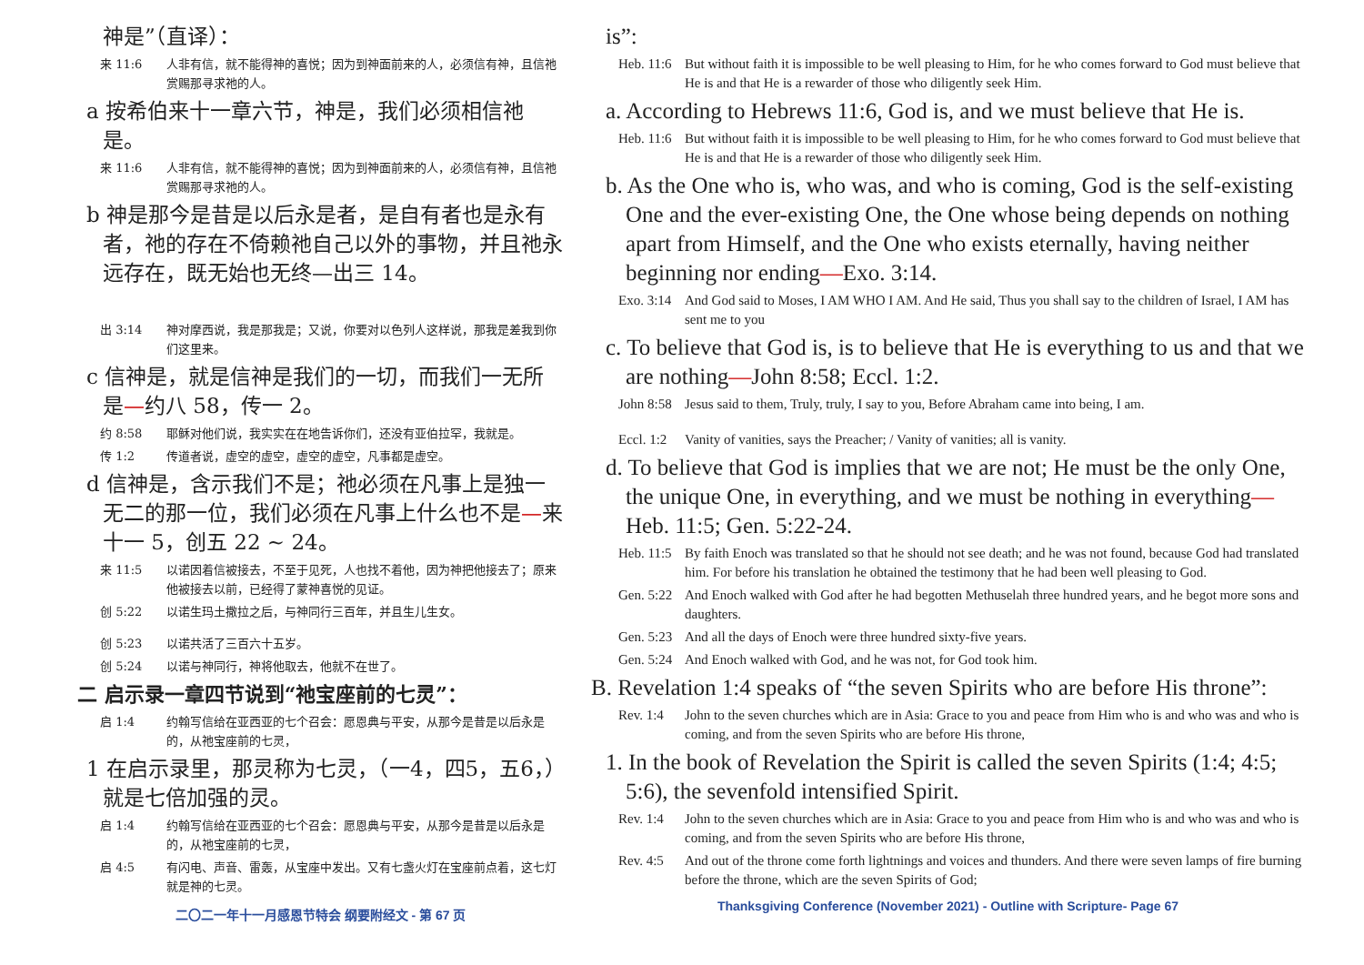神是”（直译）：
来 11:6 人非有信，就不能得神的喜悦；因为到神面前来的人，必须信有神，且信祂赏赐那寻求祂的人。
a 按希伯来十一章六节，神是，我们必须相信祂是。
来 11:6 人非有信，就不能得神的喜悦；因为到神面前来的人，必须信有神，且信祂赏赐那寻求祂的人。
b 神是那今是昔是以后永是者，是自有者也是永有者，祂的存在不倚赖祂自己以外的事物，并且祂永远存在，既无始也无终—出三 14。
出 3:14 神对摩西说，我是那我是；又说，你要对以色列人这样说，那我是差我到你们这里来。
c 信神是，就是信神是我们的一切，而我们一无所是—约八 58，传一 2。
约 8:58 耶稣对他们说，我实实在在地告诉你们，还没有亚伯拉罕，我就是。
传 1:2 传道者说，虚空的虚空，虚空的虚空，凡事都是虚空。
d 信神是，含示我们不是；祂必须在凡事上是独一无二的那一位，我们必须在凡事上什么也不是—来十一 5，创五 22 ~ 24。
来 11:5 以诺因着信被接去，不至于见死，人也找不着他，因为神把他接去了；原来他被接去以前，已经得了蒙神喜悦的见证。
创 5:22 以诺生玛土撒拉之后，与神同行三百年，并且生儿生女。
创 5:23 以诺共活了三百六十五岁。
创 5:24 以诺与神同行，神将他取去，他就不在世了。
二 启示录一章四节说到“祂宝座前的七灵”：
启 1:4 约翰写信给在亚西亚的七个召会：愿恩典与平安，从那今是昔是以后永是的，从祂宝座前的七灵，
1 在启示录里，那灵称为七灵，（一4，四5，五6，）就是七倍加强的灵。
启 1:4 约翰写信给在亚西亚的七个召会：愿恩典与平安，从那今是昔是以后永是的，从祂宝座前的七灵，
启 4:5 有闪电、声音、雷轰，从宝座中发出。又有七盏火灯在宝座前点着，这七灯就是神的七灵。
二〇二一年十一月感恩节特会 纲要附经文 - 第 67 页
is”:
Heb. 11:6 But without faith it is impossible to be well pleasing to Him, for he who comes forward to God must believe that He is and that He is a rewarder of those who diligently seek Him.
a. According to Hebrews 11:6, God is, and we must believe that He is.
Heb. 11:6 But without faith it is impossible to be well pleasing to Him, for he who comes forward to God must believe that He is and that He is a rewarder of those who diligently seek Him.
b. As the One who is, who was, and who is coming, God is the self-existing One and the ever-existing One, the One whose being depends on nothing apart from Himself, and the One who exists eternally, having neither beginning nor ending—Exo. 3:14.
Exo. 3:14 And God said to Moses, I AM WHO I AM. And He said, Thus you shall say to the children of Israel, I AM has sent me to you
c. To believe that God is, is to believe that He is everything to us and that we are nothing—John 8:58; Eccl. 1:2.
John 8:58 Jesus said to them, Truly, truly, I say to you, Before Abraham came into being, I am.
Eccl. 1:2 Vanity of vanities, says the Preacher; / Vanity of vanities; all is vanity.
d. To believe that God is implies that we are not; He must be the only One, the unique One, in everything, and we must be nothing in everything—Heb. 11:5; Gen. 5:22-24.
Heb. 11:5 By faith Enoch was translated so that he should not see death; and he was not found, because God had translated him. For before his translation he obtained the testimony that he had been well pleasing to God.
Gen. 5:22 And Enoch walked with God after he had begotten Methuselah three hundred years, and he begot more sons and daughters.
Gen. 5:23 And all the days of Enoch were three hundred sixty-five years.
Gen. 5:24 And Enoch walked with God, and he was not, for God took him.
B. Revelation 1:4 speaks of “the seven Spirits who are before His throne”:
Rev. 1:4 John to the seven churches which are in Asia: Grace to you and peace from Him who is and who was and who is coming, and from the seven Spirits who are before His throne,
1. In the book of Revelation the Spirit is called the seven Spirits (1:4; 4:5; 5:6), the sevenfold intensified Spirit.
Rev. 1:4 John to the seven churches which are in Asia: Grace to you and peace from Him who is and who was and who is coming, and from the seven Spirits who are before His throne,
Rev. 4:5 And out of the throne come forth lightnings and voices and thunders. And there were seven lamps of fire burning before the throne, which are the seven Spirits of God;
Thanksgiving Conference (November 2021) - Outline with Scripture- Page 67